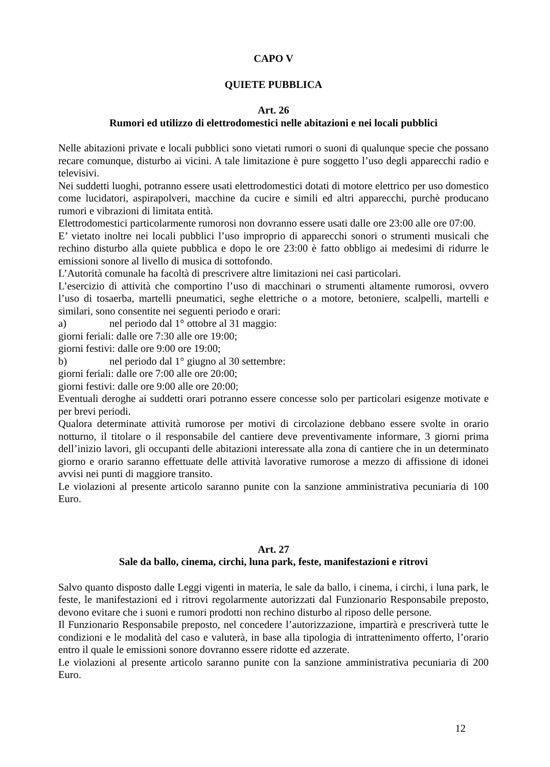CAPO V
QUIETE PUBBLICA
Art. 26
Rumori ed utilizzo di elettrodomestici nelle abitazioni e nei locali pubblici
Nelle abitazioni private e locali pubblici sono vietati rumori o suoni di qualunque specie che possano recare comunque, disturbo ai vicini. A tale limitazione è pure soggetto l’uso degli apparecchi radio e televisivi.
Nei suddetti luoghi, potranno essere usati elettrodomestici dotati di motore elettrico per uso domestico come lucidatori, aspirapolveri, macchine da cucire e simili ed altri apparecchi, purchè producano rumori e vibrazioni di limitata entità.
Elettrodomestici particolarmente rumorosi non dovranno essere usati dalle ore 23:00 alle ore 07:00.
E’ vietato inoltre nei locali pubblici l’uso improprio di apparecchi sonori o strumenti musicali che rechino disturbo alla quiete pubblica e dopo le ore 23:00 è fatto obbligo ai medesimi di ridurre le emissioni sonore al livello di musica di sottofondo.
L’Autorità comunale ha facoltà di prescrivere altre limitazioni nei casi particolari.
L’esercizio di attività che comportino l’uso di macchinari o strumenti altamente rumorosi, ovvero l’uso di tosaerba, martelli pneumatici, seghe elettriche o a motore, betoniere, scalpelli, martelli e similari, sono consentite nei seguenti periodo e orari:
a) nel periodo dal 1° ottobre al 31 maggio:
giorni feriali: dalle ore 7:30 alle ore 19:00;
giorni festivi: dalle ore 9:00 ore 19:00;
b) nel periodo dal 1° giugno al 30 settembre:
giorni feriali: dalle ore 7:00 alle ore 20:00;
giorni festivi: dalle ore 9:00 alle ore 20:00;
Eventuali deroghe ai suddetti orari potranno essere concesse solo per particolari esigenze motivate e per brevi periodi.
Qualora determinate attività rumorose per motivi di circolazione debbano essere svolte in orario notturno, il titolare o il responsabile del cantiere deve preventivamente informare, 3 giorni prima dell’inizio lavori, gli occupanti delle abitazioni interessate alla zona di cantiere che in un determinato giorno e orario saranno effettuate delle attività lavorative rumorose a mezzo di affissione di idonei avvisi nei punti di maggiore transito.
Le violazioni al presente articolo saranno punite con la sanzione amministrativa pecuniaria di 100 Euro.
Art. 27
Sale da ballo, cinema, circhi, luna park, feste, manifestazioni e ritrovi
Salvo quanto disposto dalle Leggi vigenti in materia, le sale da ballo, i cinema, i circhi, i luna park, le feste, le manifestazioni ed i ritrovi regolarmente autorizzati dal Funzionario Responsabile preposto, devono evitare che i suoni e rumori prodotti non rechino disturbo al riposo delle persone.
Il Funzionario Responsabile preposto, nel concedere l’autorizzazione, impartirà e prescriverà tutte le condizioni e le modalità del caso e valuterà, in base alla tipologia di intrattenimento offerto, l’orario entro il quale le emissioni sonore dovranno essere ridotte ed azzerate.
Le violazioni al presente articolo saranno punite con la sanzione amministrativa pecuniaria di 200 Euro.
12